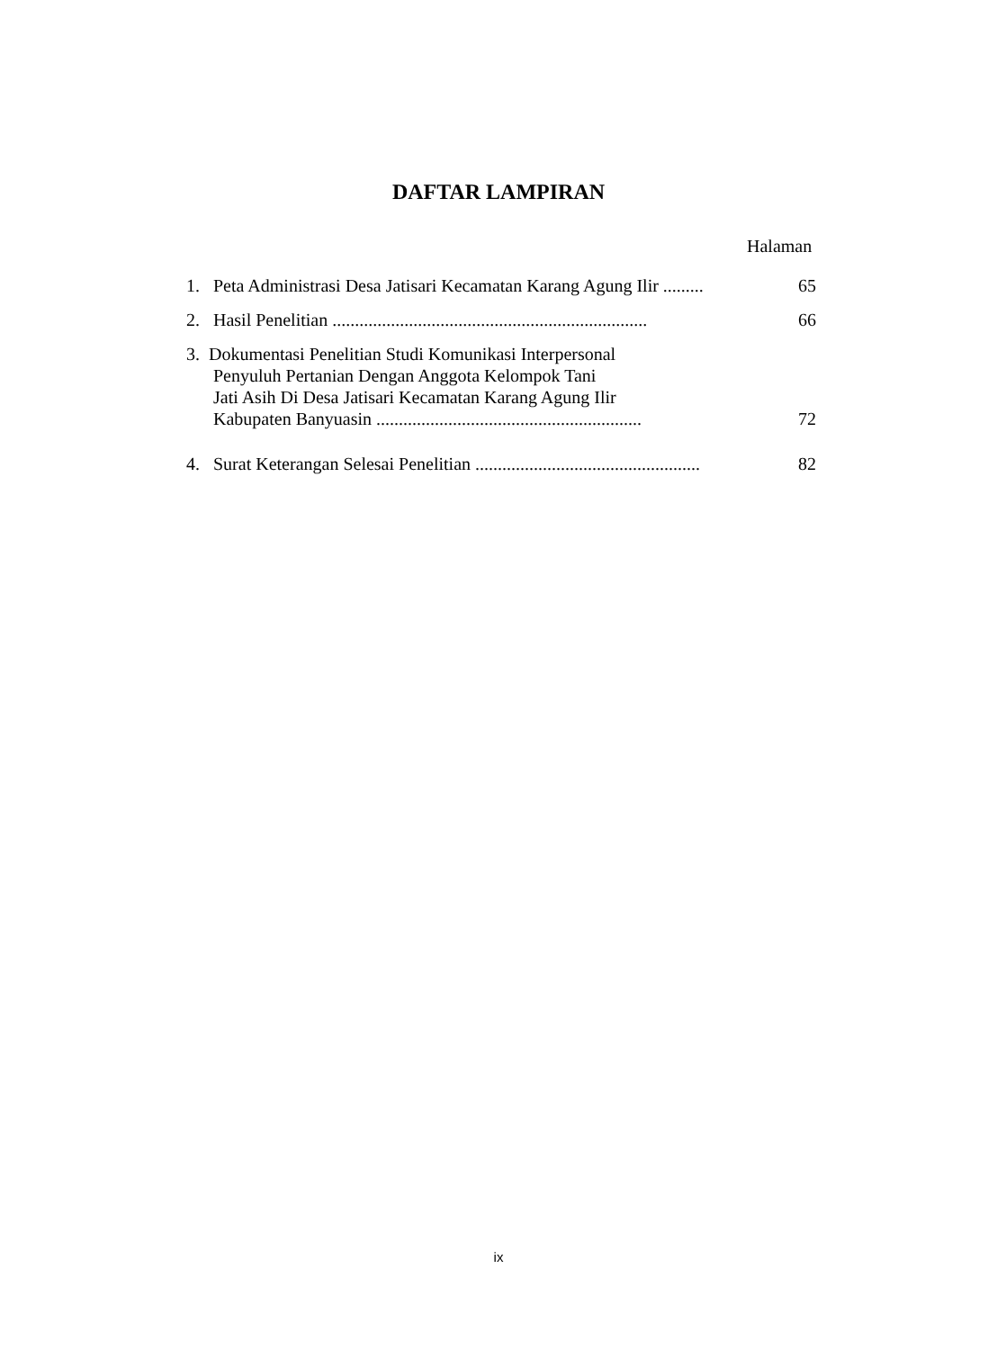DAFTAR LAMPIRAN
Halaman
1. Peta Administrasi Desa Jatisari Kecamatan Karang Agung Ilir .........
65
2. Hasil Penelitian ......................................................................
66
3. Dokumentasi Penelitian Studi Komunikasi Interpersonal
Penyuluh Pertanian Dengan Anggota Kelompok Tani
Jati Asih Di Desa Jatisari Kecamatan Karang Agung Ilir
Kabupaten Banyuasin ...........................................................
72
4. Surat Keterangan Selesai Penelitian ..................................................
82
ix